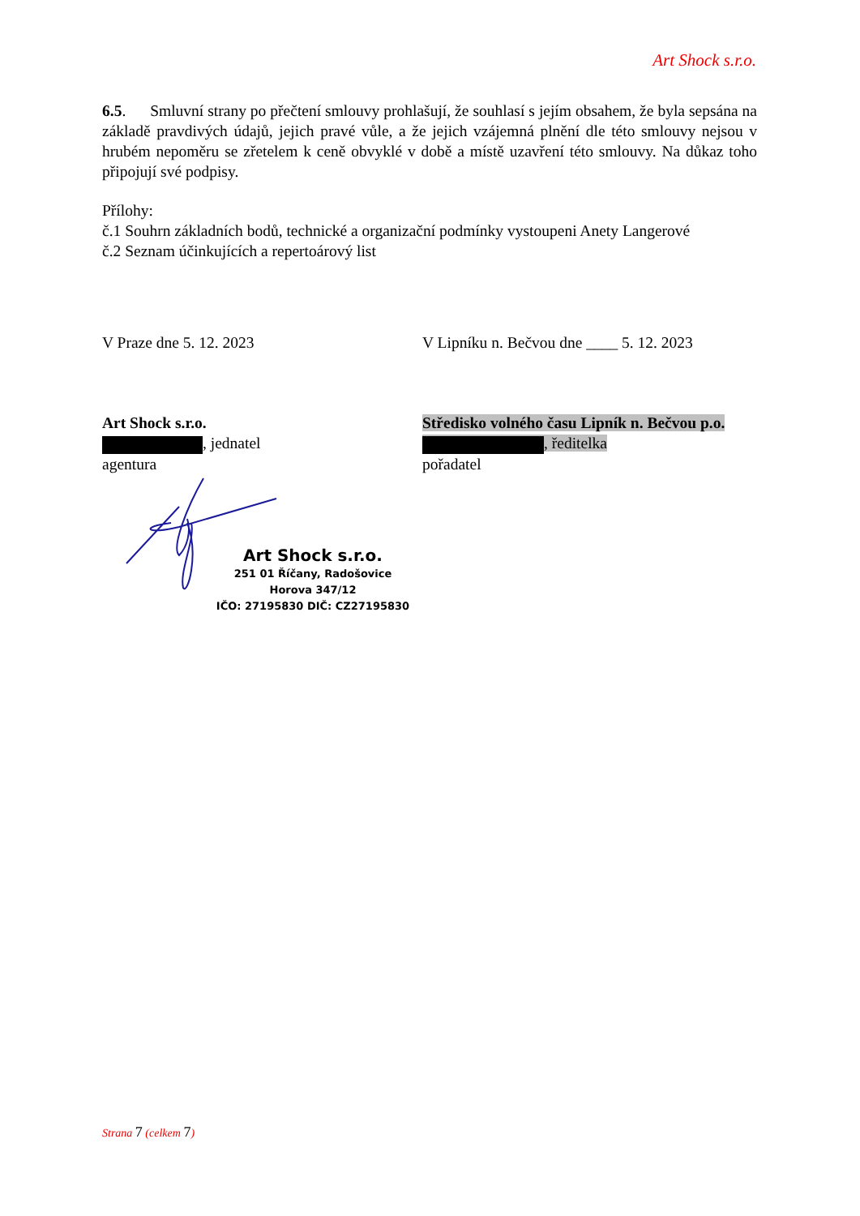Art Shock s.r.o.
6.5. Smluvní strany po přečtení smlouvy prohlašují, že souhlasí s jejím obsahem, že byla sepsána na základě pravdivých údajů, jejich pravé vůle, a že jejich vzájemná plnění dle této smlouvy nejsou v hrubém nepoměru se zřetelem k ceně obvyklé v době a místě uzavření této smlouvy. Na důkaz toho připojují své podpisy.
Přílohy:
č.1 Souhrn základních bodů, technické a organizační podmínky vystoupeni Anety Langerové
č.2 Seznam účinkujících a repertoárový list
V Praze dne 5. 12. 2023 V Lipníku n. Bečvou dne ____ 5. 12. 2023
Art Shock s.r.o.
, jednatel
agentura
Art Shock s.r.o.
251 01 Říčany, Radošovice
Horova 347/12
IČO: 27195830 DIČ: CZ27195830
Středisko volného času Lipník n. Bečvou p.o.
, ředitelka
pořadatel
Strana 7 (celkem 7)